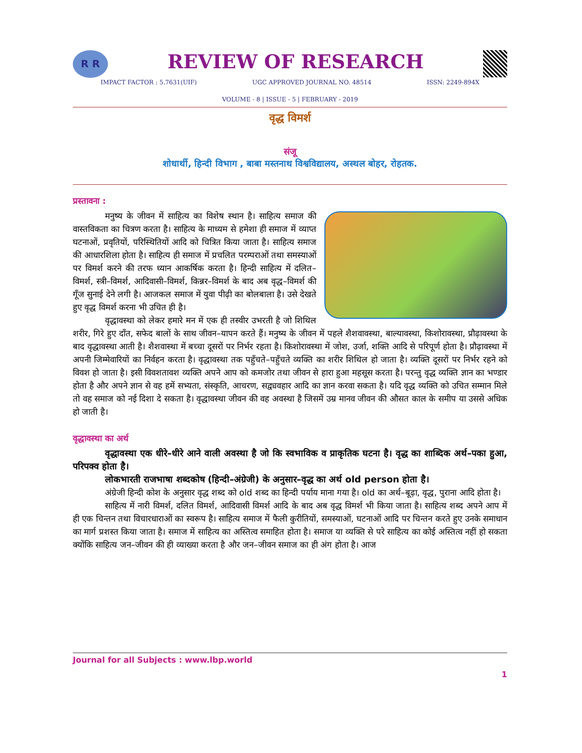R R
REVIEW OF RESEARCH
IMPACT FACTOR : 5.7631(UIF) UGC APPROVED JOURNAL NO. 48514 ISSN: 2249-894X
VOLUME - 8 | ISSUE - 5 | FEBRUARY - 2019
वृद्ध विमर्श
संजू
शोधार्थी, हिन्दी विभाग , बाबा मस्तनाथ विश्वविद्यालय, अस्थल बोहर, रोहतक.
प्रस्तावना :
मनुष्य के जीवन में साहित्य का विशेष स्थान है। साहित्य समाज की वास्तविकता का चित्रण करता है। साहित्य के माध्यम से हमेशा ही समाज में व्याप्त घटनाओं, प्रवृतियों, परिस्थितियों आदि को चित्रित किया जाता है। साहित्य समाज की आधारशिला होता है। साहित्य ही समाज में प्रचलित परम्पराओं तथा समस्याओं पर विमर्श करने की तरफ ध्यान आकर्षिक करता है। हिन्दी साहित्य में दलित–विमर्श, स्त्री–विमर्श, आदिवासी–विमर्श, किन्नर–विमर्श के बाद अब वृद्ध–विमर्श की गूँज सुनाई देने लगी है। आजकल समाज में युवा पीढ़ी का बोलबाला है। उसे देखते हुए वृद्ध विमर्श करना भी उचित ही है।
वृद्धावस्था को लेकर हमारे मन में एक ही तस्वीर उभरती है जो शिथिल शरीर, गिरे हुए दाँत, सफेद बालों के साथ जीवन–यापन करते हैं। मनुष्य के जीवन में पहले शैशवावस्था, बाल्यावस्था, किशोरावस्था, प्रौढ़ावस्था के बाद वृद्धावस्था आती है। शैशवास्था में बच्चा दूसरों पर निर्भर रहता है। किशोरावस्था में जोश, उर्जा, शक्ति आदि से परिपूर्ण होता है। प्रौढ़ावस्था में अपनी जिम्मेवारियों का निर्वहन करता है। वृद्धावस्था तक पहुँचते–पहुँचते व्यक्ति का शरीर शिथिल हो जाता है। व्यक्ति दूसरों पर निर्भर रहने को विवश हो जाता है। इसी विवशतावश व्यक्ति अपने आप को कमजोर तथा जीवन से हारा हुआ महसूस करता है। परन्तु वृद्ध व्यक्ति ज्ञान का भण्डार होता है और अपने ज्ञान से वह हमें सभ्यता, संस्कृति, आचरण, सद्व्यवहार आदि का ज्ञान करवा सकता है। यदि वृद्ध व्यक्ति को उचित सम्मान मिले तो वह समाज को नई दिशा दे सकता है। वृद्धावस्था जीवन की वह अवस्था है जिसमें उम्र मानव जीवन की औसत काल के समीप या उससे अधिक हो जाती है।
वृद्धावस्था का अर्थ
वृद्धावस्था एक धीरे–धीरे आने वाली अवस्था है जो कि स्वभाविक व प्राकृतिक घटना है। वृद्ध का शाब्दिक अर्थ–पका हुआ, परिपक्व होता है।
लोकभारती राजभाषा शब्दकोष (हिन्दी–अंग्रेजी) के अनुसार–वृद्ध का अर्थ old person होता है।
अंग्रेजी हिन्दी कोश के अनुसार वृद्ध शब्द को old शब्द का हिन्दी पर्याय माना गया है। old का अर्थ–बूढ़ा, वृद्ध, पुराना आदि होता है।
साहित्य में नारी विमर्श, दलित विमर्श, आदिवासी विमर्श आदि के बाद अब वृद्ध विमर्श भी किया जाता है। साहित्य शब्द अपने आप में ही एक चिन्तन तथा विचारधाराओं का स्वरूप है। साहित्य समाज में फैली कुरीतियों, समस्याओं, घटनाओं आदि पर चिन्तन करते हुए उनके समाधान का मार्ग प्रशस्त किया जाता है। समाज में साहित्य का अस्तित्व समाहित होता है। समाज या व्यक्ति से परे साहित्य का कोई अस्तित्व नहीं हो सकता क्योंकि साहित्य जन–जीवन की ही व्याख्या करता है और जन–जीवन समाज का ही अंग होता है। आज
Journal for all Subjects : www.lbp.world
1